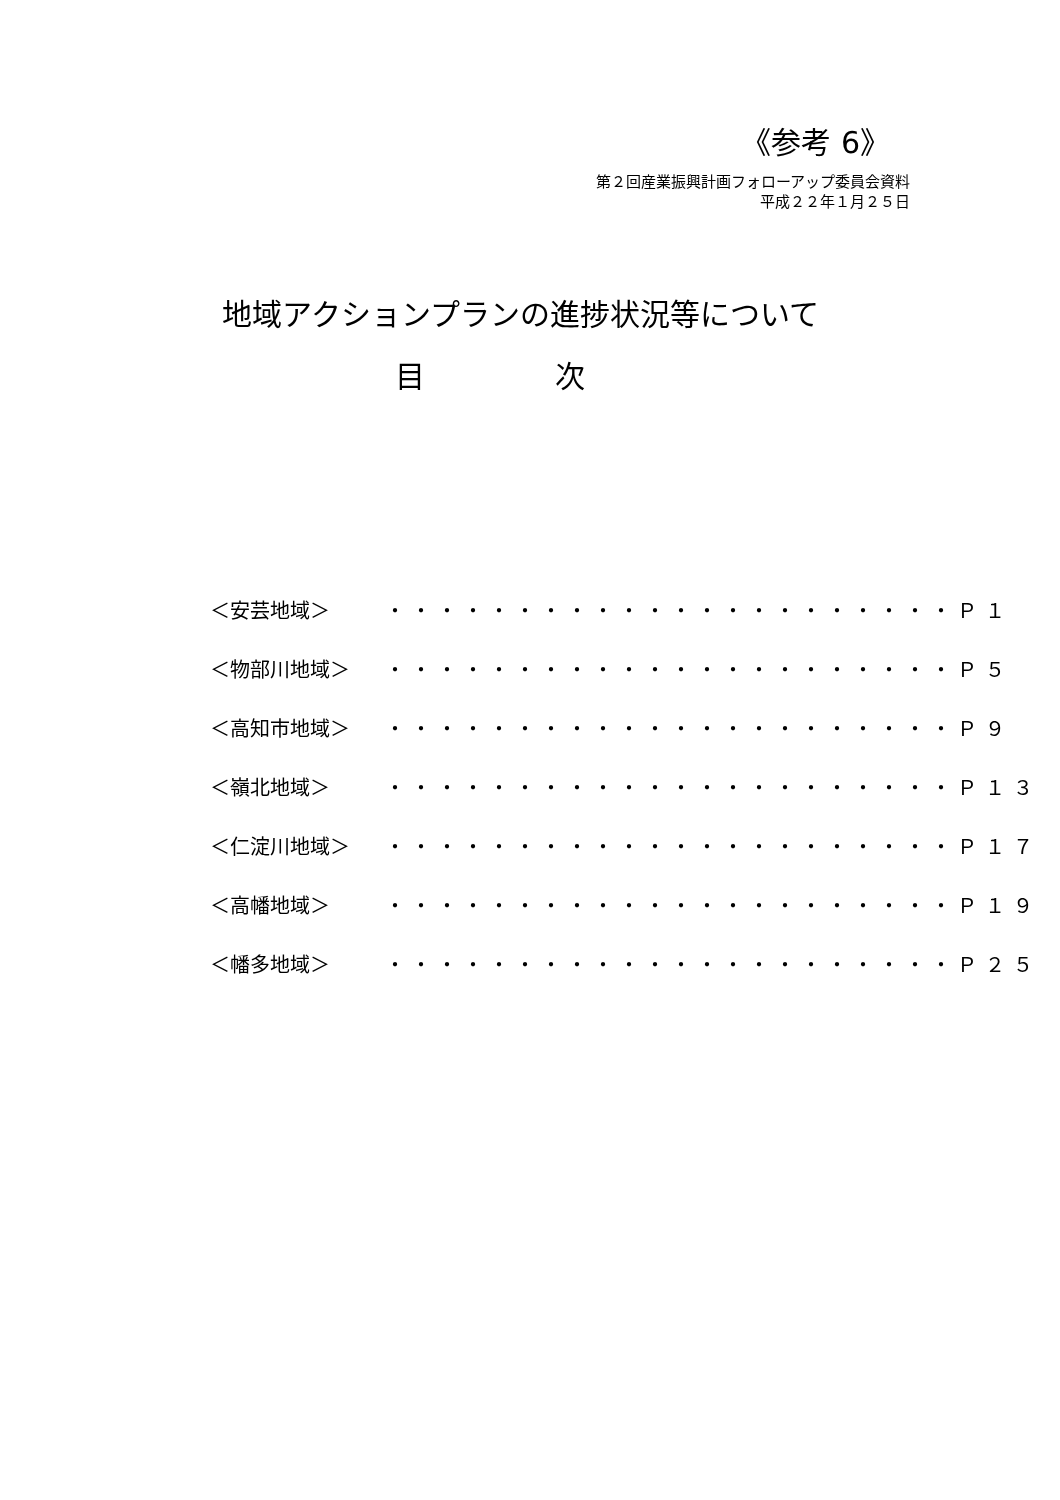《参考 6》
第２回産業振興計画フォローアップ委員会資料
平成２２年１月２５日
地域アクションプランの進捗状況等について
目 次
| ＜安芸地域＞ | ・・・・・・・・・・・・・・・・・・・・・・ | Ｐ１ |
| ＜物部川地域＞ | ・・・・・・・・・・・・・・・・・・・・・・ | Ｐ５ |
| ＜高知市地域＞ | ・・・・・・・・・・・・・・・・・・・・・・ | Ｐ９ |
| ＜嶺北地域＞ | ・・・・・・・・・・・・・・・・・・・・・・ | Ｐ１３ |
| ＜仁淀川地域＞ | ・・・・・・・・・・・・・・・・・・・・・・ | Ｐ１７ |
| ＜高幡地域＞ | ・・・・・・・・・・・・・・・・・・・・・・ | Ｐ１９ |
| ＜幡多地域＞ | ・・・・・・・・・・・・・・・・・・・・・・ | Ｐ２５ |